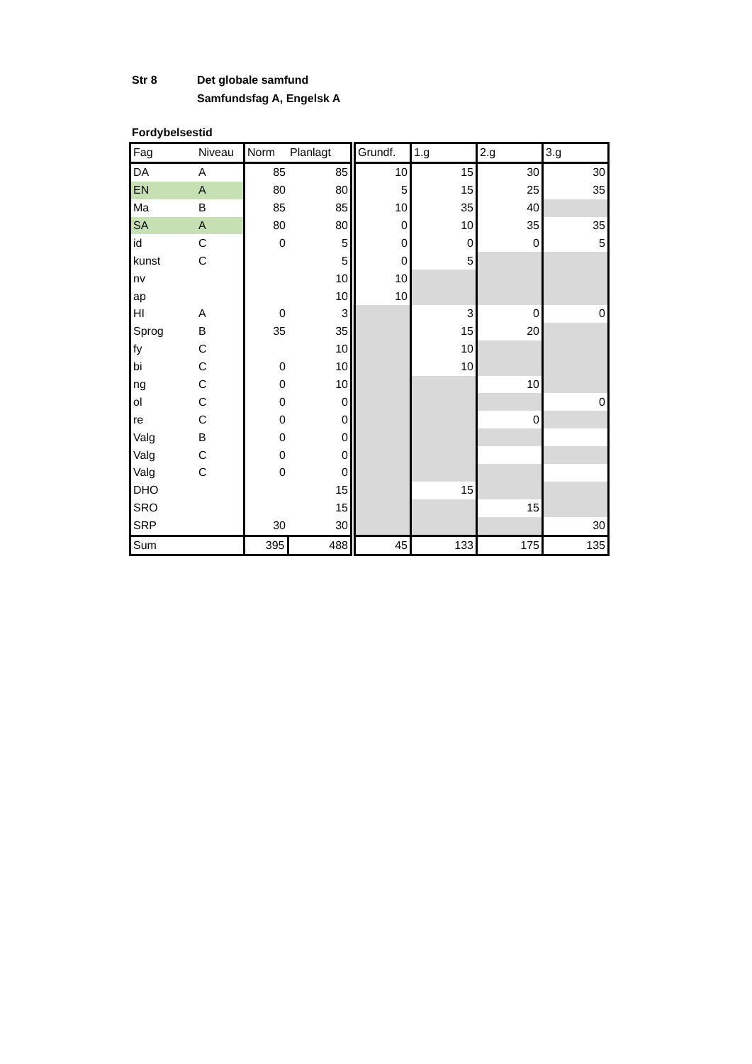Str 8 Det globale samfund
Samfundsfag A, Engelsk A
Fordybelsestid
| Fag | Niveau | Norm | Planlagt | Grundf. | 1.g | 2.g | 3.g |
| DA | A | 85 | 85 | 10 | 15 | 30 | 30 |
| EN | A | 80 | 80 | 5 | 15 | 25 | 35 |
| Ma | B | 85 | 85 | 10 | 35 | 40 | |
| SA | A | 80 | 80 | 0 | 10 | 35 | 35 |
| id | C | 0 | 5 | 0 | 0 | 0 | 5 |
| kunst | C | | 5 | 0 | 5 | | |
| nv | | | 10 | 10 | | | |
| ap | | | 10 | 10 | | | |
| HI | A | 0 | 3 | | 3 | 0 | 0 |
| Sprog | B | 35 | 35 | | 15 | 20 | |
| fy | C | | 10 | | 10 | | |
| bi | C | 0 | 10 | | 10 | | |
| ng | C | 0 | 10 | | | 10 | |
| ol | C | 0 | 0 | | | | 0 |
| re | C | 0 | 0 | | | 0 | |
| Valg | B | 0 | 0 | | | | |
| Valg | C | 0 | 0 | | | | |
| Valg | C | 0 | 0 | | | | |
| DHO | | | 15 | | 15 | | |
| SRO | | | 15 | | | 15 | |
| SRP | | 30 | 30 | | | | 30 |
| Sum | | 395 | 488 | 45 | 133 | 175 | 135 |